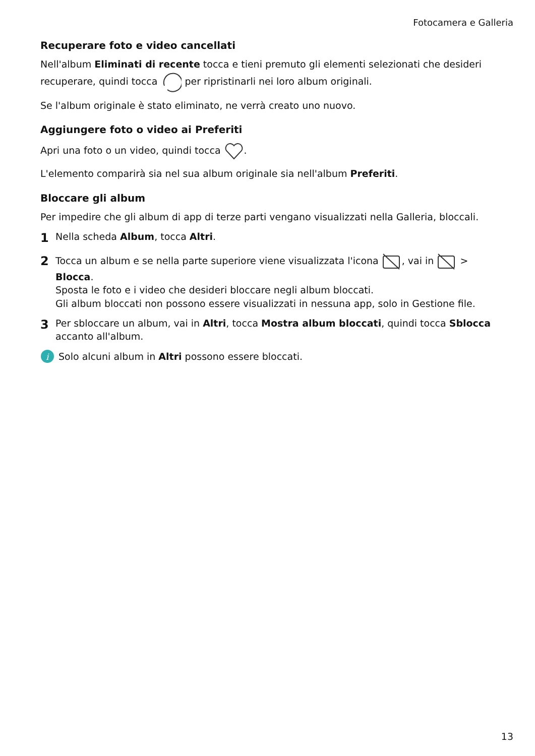Fotocamera e Galleria
Recuperare foto e video cancellati
Nell'album Eliminati di recente tocca e tieni premuto gli elementi selezionati che desideri recuperare, quindi tocca per ripristinarli nei loro album originali.
Se l'album originale è stato eliminato, ne verrà creato uno nuovo.
Aggiungere foto o video ai Preferiti
Apri una foto o un video, quindi tocca .
L'elemento comparirà sia nel sua album originale sia nell'album Preferiti.
Bloccare gli album
Per impedire che gli album di app di terze parti vengano visualizzati nella Galleria, bloccali.
1 Nella scheda Album, tocca Altri.
2 Tocca un album e se nella parte superiore viene visualizzata l'icona , vai in > Blocca.
Sposta le foto e i video che desideri bloccare negli album bloccati.
Gli album bloccati non possono essere visualizzati in nessuna app, solo in Gestione file.
3 Per sbloccare un album, vai in Altri, tocca Mostra album bloccati, quindi tocca Sblocca accanto all'album.
i
Solo alcuni album in Altri possono essere bloccati.
13